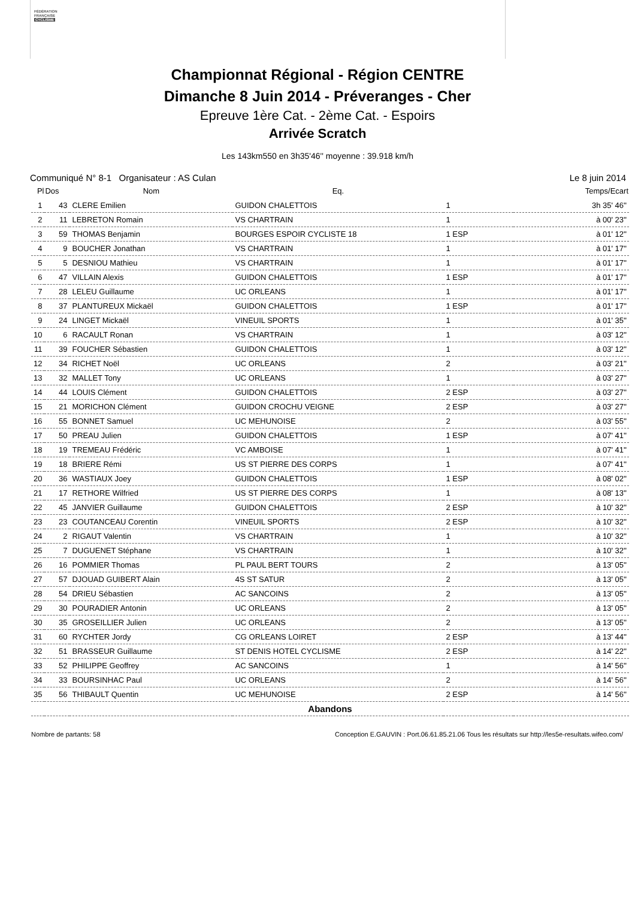FÉDÉRATION
FRANÇAISE
CYCLISME
Championnat Régional - Région CENTRE
Dimanche 8 Juin 2014 - Préveranges - Cher
Epreuve 1ère Cat. - 2ème Cat. - Espoirs
Arrivée Scratch
Les 143km550 en 3h35'46'' moyenne : 39.918 km/h
Communiqué N° 8-1 Organisateur : AS Culan Le 8 juin 2014
| Pl | Dos | Nom | Eq. | | Temps/Ecart |
| --- | --- | --- | --- | --- | --- |
| 1 | 43 | CLERE Emilien | GUIDON CHALETTOIS | 1 | 3h 35' 46'' |
| 2 | 11 | LEBRETON Romain | VS CHARTRAIN | 1 | à 00' 23'' |
| 3 | 59 | THOMAS Benjamin | BOURGES ESPOIR CYCLISTE 18 | 1 ESP | à 01' 12'' |
| 4 | 9 | BOUCHER Jonathan | VS CHARTRAIN | 1 | à 01' 17'' |
| 5 | 5 | DESNIOU Mathieu | VS CHARTRAIN | 1 | à 01' 17'' |
| 6 | 47 | VILLAIN Alexis | GUIDON CHALETTOIS | 1 ESP | à 01' 17'' |
| 7 | 28 | LELEU Guillaume | UC ORLEANS | 1 | à 01' 17'' |
| 8 | 37 | PLANTUREUX Mickaël | GUIDON CHALETTOIS | 1 ESP | à 01' 17'' |
| 9 | 24 | LINGET Mickaël | VINEUIL SPORTS | 1 | à 01' 35'' |
| 10 | 6 | RACAULT Ronan | VS CHARTRAIN | 1 | à 03' 12'' |
| 11 | 39 | FOUCHER Sébastien | GUIDON CHALETTOIS | 1 | à 03' 12'' |
| 12 | 34 | RICHET Noël | UC ORLEANS | 2 | à 03' 21'' |
| 13 | 32 | MALLET Tony | UC ORLEANS | 1 | à 03' 27'' |
| 14 | 44 | LOUIS Clément | GUIDON CHALETTOIS | 2 ESP | à 03' 27'' |
| 15 | 21 | MORICHON Clément | GUIDON CROCHU VEIGNE | 2 ESP | à 03' 27'' |
| 16 | 55 | BONNET Samuel | UC MEHUNOISE | 2 | à 03' 55'' |
| 17 | 50 | PREAU Julien | GUIDON CHALETTOIS | 1 ESP | à 07' 41'' |
| 18 | 19 | TREMEAU Frédéric | VC AMBOISE | 1 | à 07' 41'' |
| 19 | 18 | BRIERE Rémi | US ST PIERRE DES CORPS | 1 | à 07' 41'' |
| 20 | 36 | WASTIAUX Joey | GUIDON CHALETTOIS | 1 ESP | à 08' 02'' |
| 21 | 17 | RETHORE Wilfried | US ST PIERRE DES CORPS | 1 | à 08' 13'' |
| 22 | 45 | JANVIER Guillaume | GUIDON CHALETTOIS | 2 ESP | à 10' 32'' |
| 23 | 23 | COUTANCEAU Corentin | VINEUIL SPORTS | 2 ESP | à 10' 32'' |
| 24 | 2 | RIGAUT Valentin | VS CHARTRAIN | 1 | à 10' 32'' |
| 25 | 7 | DUGUENET Stéphane | VS CHARTRAIN | 1 | à 10' 32'' |
| 26 | 16 | POMMIER Thomas | PL PAUL BERT TOURS | 2 | à 13' 05'' |
| 27 | 57 | DJOUAD GUIBERT Alain | 4S ST SATUR | 2 | à 13' 05'' |
| 28 | 54 | DRIEU Sébastien | AC SANCOINS | 2 | à 13' 05'' |
| 29 | 30 | POURADIER Antonin | UC ORLEANS | 2 | à 13' 05'' |
| 30 | 35 | GROSEILLIER Julien | UC ORLEANS | 2 | à 13' 05'' |
| 31 | 60 | RYCHTER Jordy | CG ORLEANS LOIRET | 2 ESP | à 13' 44'' |
| 32 | 51 | BRASSEUR Guillaume | ST DENIS HOTEL CYCLISME | 2 ESP | à 14' 22'' |
| 33 | 52 | PHILIPPE Geoffrey | AC SANCOINS | 1 | à 14' 56'' |
| 34 | 33 | BOURSINHAC Paul | UC ORLEANS | 2 | à 14' 56'' |
| 35 | 56 | THIBAULT Quentin | UC MEHUNOISE | 2 ESP | à 14' 56'' |
| Abandons | | | | | |
Nombre de partants: 58 Conception E.GAUVIN : Port.06.61.85.21.06 Tous les résultats sur http://les5e-resultats.wifeo.com/